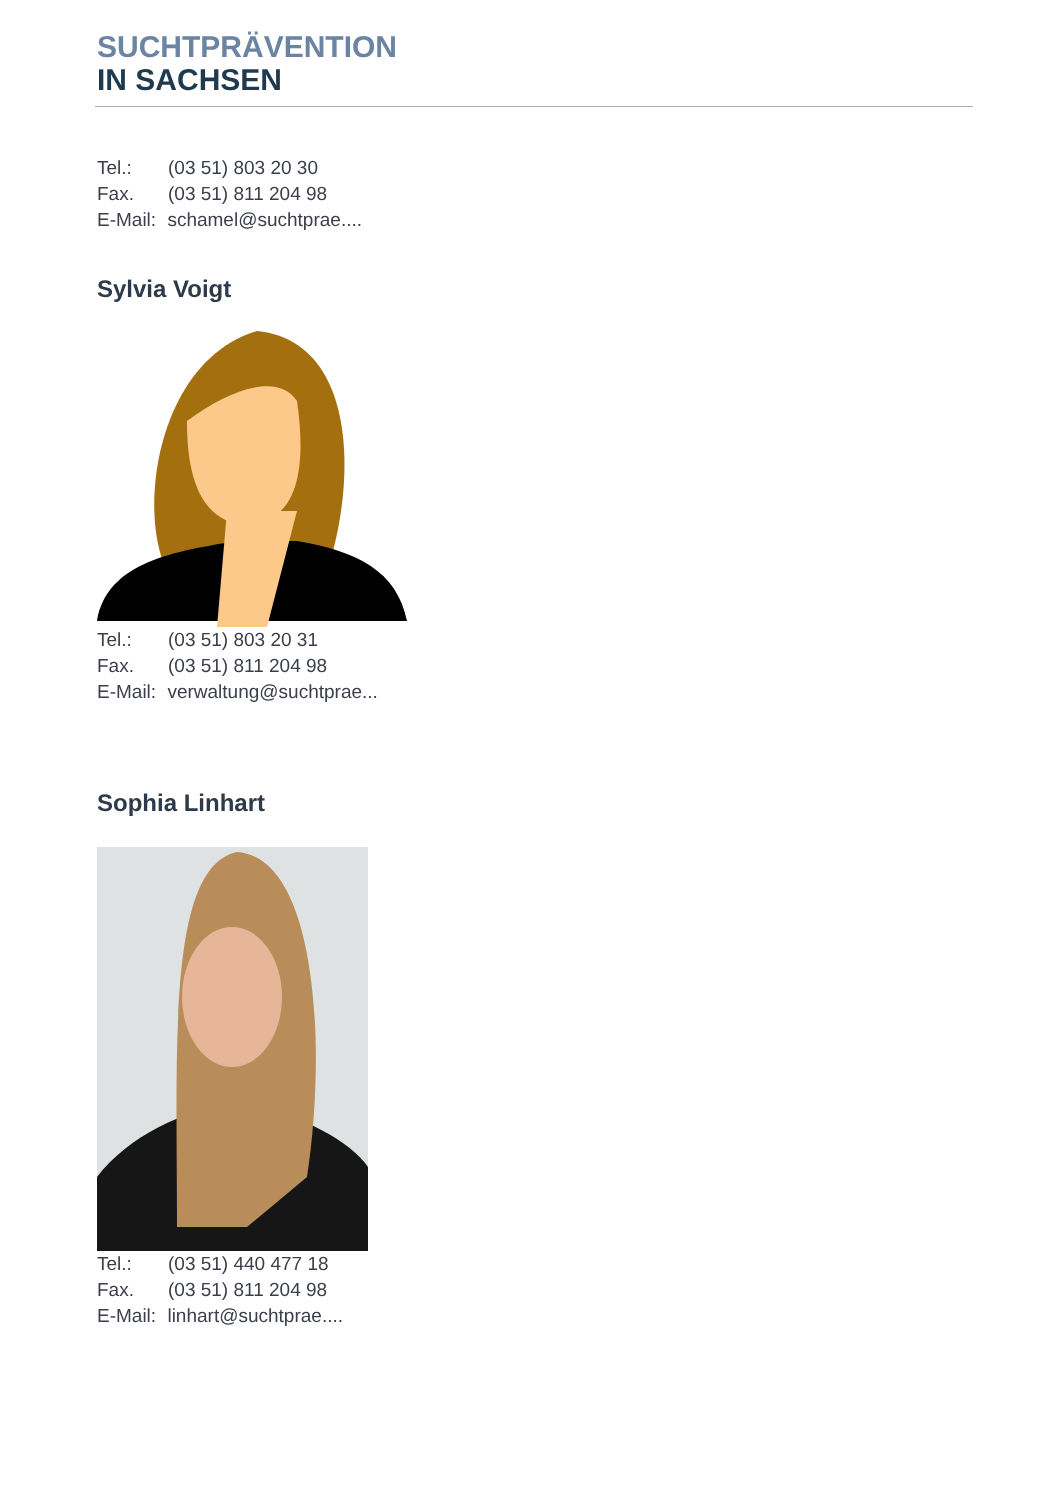SUCHTPRÄVENTION
IN SACHSEN
Tel.: (03 51) 803 20 30
Fax. (03 51) 811 204 98
E-Mail: schamel@suchtprae....
Sylvia Voigt
Tel.: (03 51) 803 20 31
Fax. (03 51) 811 204 98
E-Mail: verwaltung@suchtprae...
Sophia Linhart
Tel.: (03 51) 440 477 18
Fax. (03 51) 811 204 98
E-Mail: linhart@suchtprae....